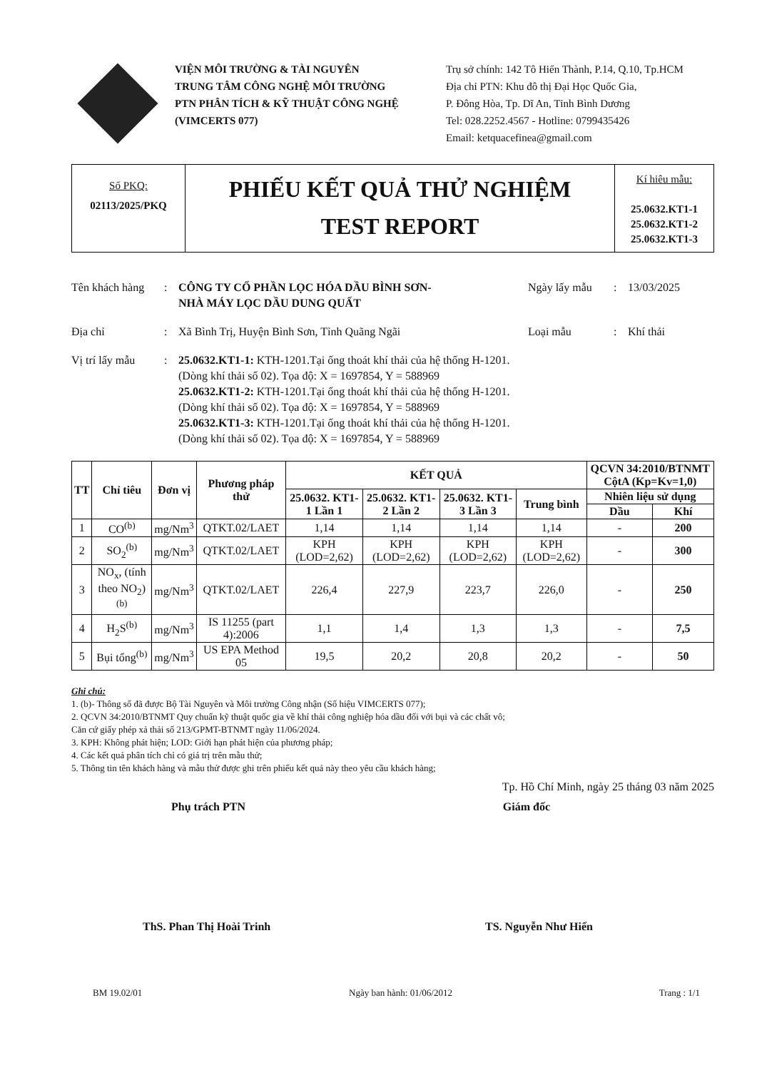VIỆN MÔI TRƯỜNG & TÀI NGUYÊN
TRUNG TÂM CÔNG NGHỆ MÔI TRƯỜNG
PTN PHÂN TÍCH & KỸ THUẬT CÔNG NGHỆ
(VIMCERTS 077)
Trụ sở chính: 142 Tô Hiến Thành, P.14, Q.10, Tp.HCM
Địa chỉ PTN: Khu đô thị Đại Học Quốc Gia,
P. Đông Hòa, Tp. Dĩ An, Tỉnh Bình Dương
Tel: 028.2252.4567 - Hotline: 0799435426
Email: ketquacefinea@gmail.com
Số PKQ:
02113/2025/PKQ
PHIẾU KẾT QUẢ THỬ NGHIỆM
TEST REPORT
Kí hiêu mẫu:
25.0632.KT1-1
25.0632.KT1-2
25.0632.KT1-3
Tên khách hàng
: CÔNG TY CỔ PHẦN LỌC HÓA DẦU BÌNH SƠN-
NHÀ MÁY LỌC DẦU DUNG QUẤT
Ngày lấy mẫu : 13/03/2025
Địa chỉ : Xã Bình Trị, Huyện Bình Sơn, Tỉnh Quãng Ngãi Loại mẫu : Khí thải
Vị trí lấy mẫu
: 25.0632.KT1-1: KTH-1201.Tại ống thoát khí thải của hệ thống H-1201.
(Dòng khí thải số 02). Tọa độ: X = 1697854, Y = 588969
25.0632.KT1-2: KTH-1201.Tại ống thoát khí thải của hệ thống H-1201.
(Dòng khí thải số 02). Tọa độ: X = 1697854, Y = 588969
25.0632.KT1-3: KTH-1201.Tại ống thoát khí thải của hệ thống H-1201.
(Dòng khí thải số 02). Tọa độ: X = 1697854, Y = 588969
| TT | Chỉ tiêu | Đơn vị | Phương pháp thử | KẾT QUẢ | | | | QCVN 34:2010/BTNMT CộtA (Kp=Kv=1,0) | |
| --- | --- | --- | --- | --- | --- | --- | --- | --- | --- |
| | | | | 25.0632. KT1-1 Lần 1 | 25.0632. KT1-2 Lần 2 | 25.0632. KT1-3 Lần 3 | Trung bình | Nhiên liệu sử dụng | |
| | | | | | | | | Dầu | Khí |
| 1 | CO<sup>(b)</sup> | mg/Nm<sup>3</sup> | QTKT.02/LAET | 1,14 | 1,14 | 1,14 | 1,14 | - | 200 |
| 2 | SO<sub>2</sub><sup>(b)</sup> | mg/Nm<sup>3</sup> | QTKT.02/LAET | KPH (LOD=2,62) | KPH (LOD=2,62) | KPH (LOD=2,62) | KPH (LOD=2,62) | - | 300 |
| 3 | NO<sub>x</sub>, (tính theo NO<sub>2</sub>)<sup>(b)</sup> | mg/Nm<sup>3</sup> | QTKT.02/LAET | 226,4 | 227,9 | 223,7 | 226,0 | - | 250 |
| 4 | H<sub>2</sub>S<sup>(b)</sup> | mg/Nm<sup>3</sup> | IS 11255 (part 4):2006 | 1,1 | 1,4 | 1,3 | 1,3 | - | 7,5 |
| 5 | Bụi tổng<sup>(b)</sup> | mg/Nm<sup>3</sup> | US EPA Method 05 | 19,5 | 20,2 | 20,8 | 20,2 | - | 50 |
Ghi chú:
1. (b)- Thông số đã được Bộ Tài Nguyên và Môi trường Công nhận (Số hiệu VIMCERTS 077);
2. QCVN 34:2010/BTNMT Quy chuẩn kỹ thuật quốc gia về khí thải công nghiệp hóa dầu đối với bụi và các chất vô;
Căn cứ giấy phép xả thải số 213/GPMT-BTNMT ngày 11/06/2024.
3. KPH: Không phát hiện; LOD: Giới hạn phát hiện của phương pháp;
4. Các kết quả phân tích chỉ có giá trị trên mẫu thử;
5. Thông tin tên khách hàng và mẫu thử được ghi trên phiếu kết quả này theo yêu cầu khách hàng;
Tp. Hồ Chí Minh, ngày 25 tháng 03 năm 2025
Phụ trách PTN Giám đốc
ThS. Phan Thị Hoài Trinh TS. Nguyễn Như Hiển
BM 19.02/01 Ngày ban hành: 01/06/2012 Trang : 1/1